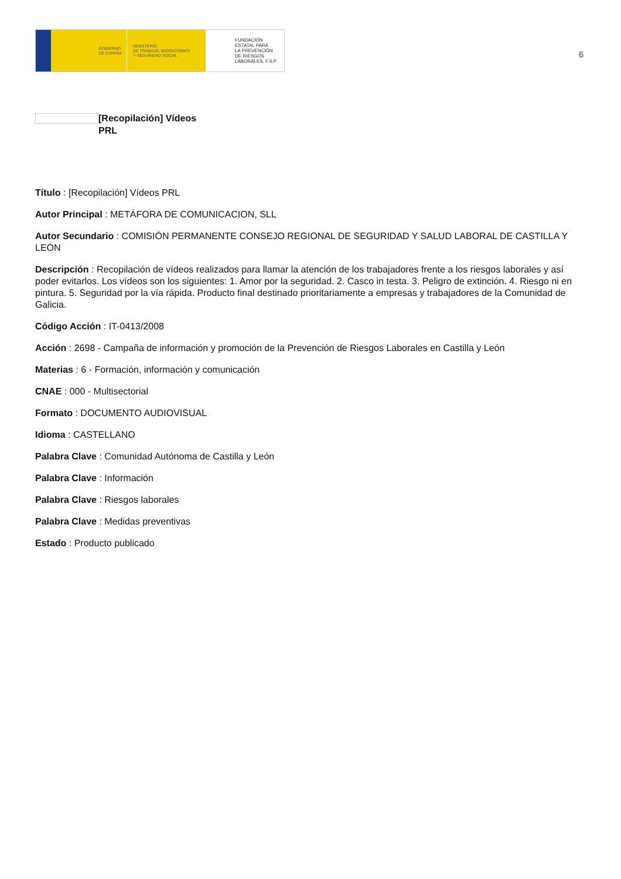GOBIERNO
DE ESPAÑA
MINISTERIO
DE TRABAJO, MIGRACIONES
Y SEGURIDAD SOCIAL
FUNDACIÓN
ESTATAL PARA
LA PREVENCIÓN
DE RIESGOS
LABORALES, F.S.P.
6
[Recopilación] Vídeos PRL
Título : [Recopilación] Vídeos PRL
Autor Principal : METÁFORA DE COMUNICACION, SLL
Autor Secundario : COMISIÓN PERMANENTE CONSEJO REGIONAL DE SEGURIDAD Y SALUD LABORAL DE CASTILLA Y LEÓN
Descripción : Recopilación de vídeos realizados para llamar la atención de los trabajadores frente a los riesgos laborales y así poder evitarlos. Los vídeos son los siguientes: 1. Amor por la seguridad. 2. Casco in testa. 3. Peligro de extinción. 4. Riesgo ni en pintura. 5. Seguridad por la vía rápida. Producto final destinado prioritariamente a empresas y trabajadores de la Comunidad de Galicia.
Código Acción : IT-0413/2008
Acción : 2698 - Campaña de información y promoción de la Prevención de Riesgos Laborales en Castilla y León
Materias : 6 - Formación, información y comunicación
CNAE : 000 - Multisectorial
Formato : DOCUMENTO AUDIOVISUAL
Idioma : CASTELLANO
Palabra Clave : Comunidad Autónoma de Castilla y León
Palabra Clave : Información
Palabra Clave : Riesgos laborales
Palabra Clave : Medidas preventivas
Estado : Producto publicado